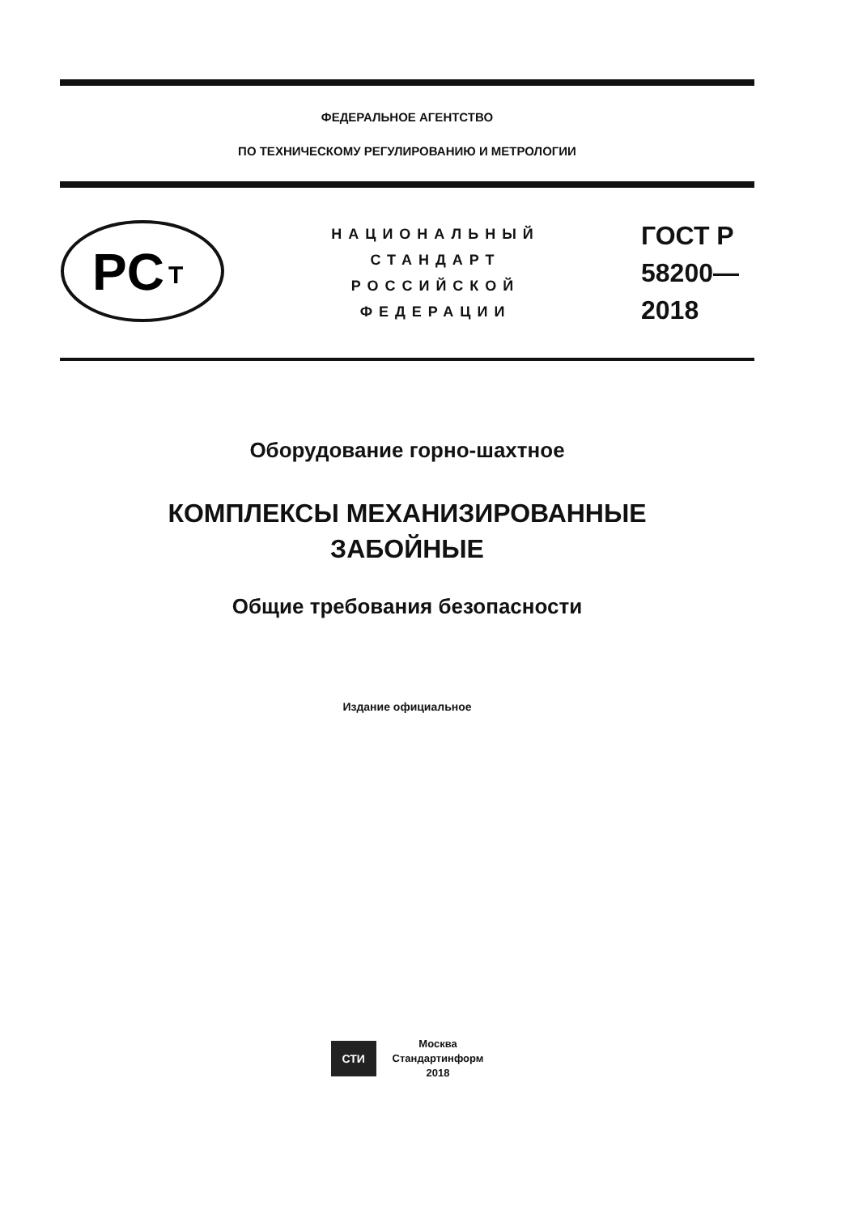ФЕДЕРАЛЬНОЕ АГЕНТСТВО
ПО ТЕХНИЧЕСКОМУ РЕГУЛИРОВАНИЮ И МЕТРОЛОГИИ
PC
T
НАЦИОНАЛЬНЫЙ
СТАНДАРТ
РОССИЙСКОЙ
ФЕДЕРАЦИИ
ГОСТ Р
58200—
2018
Оборудование горно-шахтное
КОМПЛЕКСЫ МЕХАНИЗИРОВАННЫЕ
ЗАБОЙНЫЕ
Общие требования безопасности
Издание официальное
СТИ
Москва
Стандартинформ
2018